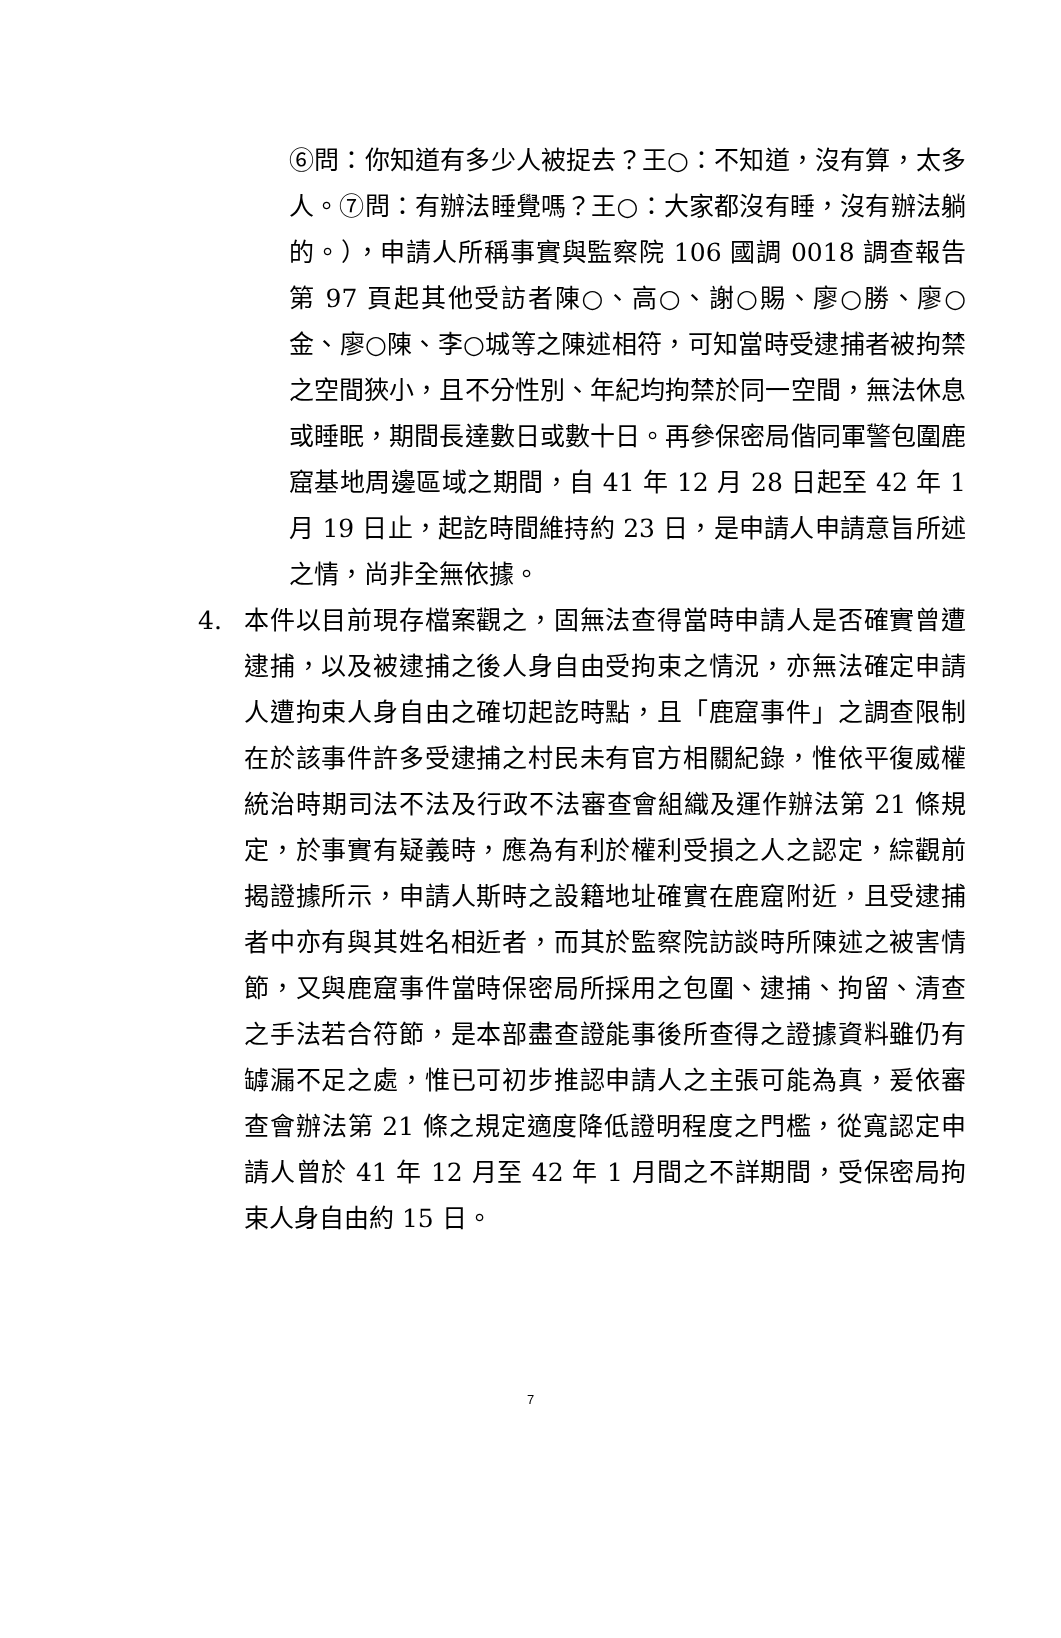⑥問：你知道有多少人被捉去？王○：不知道，沒有算，太多人。⑦問：有辦法睡覺嗎？王○：大家都沒有睡，沒有辦法躺的。），申請人所稱事實與監察院 106 國調 0018 調查報告第 97 頁起其他受訪者陳○、高○、謝○賜、廖○勝、廖○金、廖○陳、李○城等之陳述相符，可知當時受逮捕者被拘禁之空間狹小，且不分性別、年紀均拘禁於同一空間，無法休息或睡眠，期間長達數日或數十日。再參保密局偕同軍警包圍鹿窟基地周邊區域之期間，自 41 年 12 月 28 日起至 42 年 1 月 19 日止，起訖時間維持約 23 日，是申請人申請意旨所述之情，尚非全無依據。
4. 本件以目前現存檔案觀之，固無法查得當時申請人是否確實曾遭逮捕，以及被逮捕之後人身自由受拘束之情況，亦無法確定申請人遭拘束人身自由之確切起訖時點，且「鹿窟事件」之調查限制在於該事件許多受逮捕之村民未有官方相關紀錄，惟依平復威權統治時期司法不法及行政不法審查會組織及運作辦法第 21 條規定，於事實有疑義時，應為有利於權利受損之人之認定，綜觀前揭證據所示，申請人斯時之設籍地址確實在鹿窟附近，且受逮捕者中亦有與其姓名相近者，而其於監察院訪談時所陳述之被害情節，又與鹿窟事件當時保密局所採用之包圍、逮捕、拘留、清查之手法若合符節，是本部盡查證能事後所查得之證據資料雖仍有罅漏不足之處，惟已可初步推認申請人之主張可能為真，爰依審查會辦法第 21 條之規定適度降低證明程度之門檻，從寬認定申請人曾於 41 年 12 月至 42 年 1 月間之不詳期間，受保密局拘束人身自由約 15 日。
7